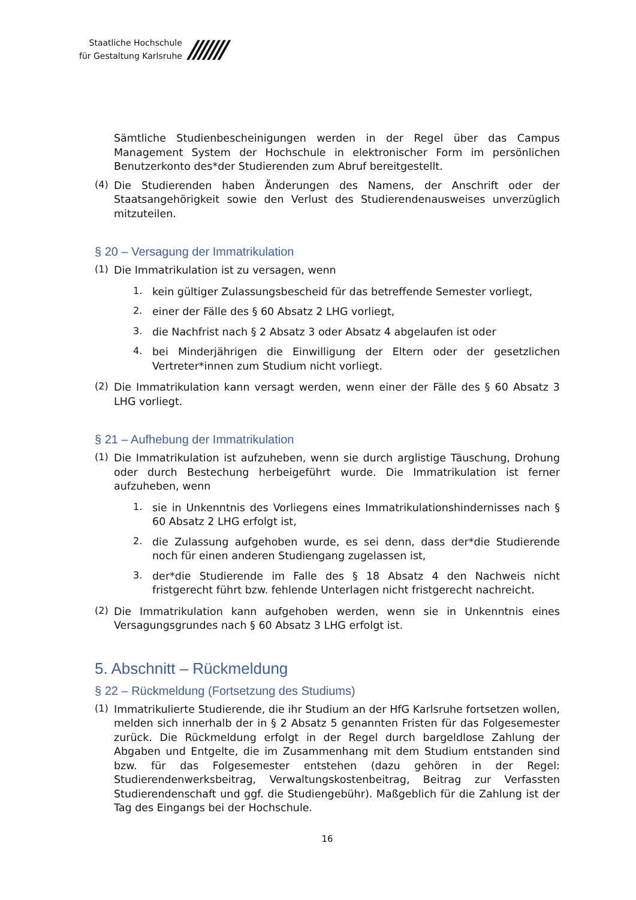Staatliche Hochschule
für Gestaltung Karlsruhe
///////
Sämtliche Studienbescheinigungen werden in der Regel über das Campus Management System der Hochschule in elektronischer Form im persönlichen Benutzerkonto des*der Studierenden zum Abruf bereitgestellt.
(4)
Die Studierenden haben Änderungen des Namens, der Anschrift oder der Staatsangehörigkeit sowie den Verlust des Studierendenausweises unverzüglich mitzuteilen.
§ 20 – Versagung der Immatrikulation
(1)
Die Immatrikulation ist zu versagen, wenn
1.
kein gültiger Zulassungsbescheid für das betreffende Semester vorliegt,
2.
einer der Fälle des § 60 Absatz 2 LHG vorliegt,
3.
die Nachfrist nach § 2 Absatz 3 oder Absatz 4 abgelaufen ist oder
4.
bei Minderjährigen die Einwilligung der Eltern oder der gesetzlichen Vertreter*innen zum Studium nicht vorliegt.
(2)
Die Immatrikulation kann versagt werden, wenn einer der Fälle des § 60 Absatz 3 LHG vorliegt.
§ 21 – Aufhebung der Immatrikulation
(1)
Die Immatrikulation ist aufzuheben, wenn sie durch arglistige Täuschung, Drohung oder durch Bestechung herbeigeführt wurde. Die Immatrikulation ist ferner aufzuheben, wenn
1.
sie in Unkenntnis des Vorliegens eines Immatrikulationshindernisses nach § 60 Absatz 2 LHG erfolgt ist,
2.
die Zulassung aufgehoben wurde, es sei denn, dass der*die Studierende noch für einen anderen Studiengang zugelassen ist,
3.
der*die Studierende im Falle des § 18 Absatz 4 den Nachweis nicht fristgerecht führt bzw. fehlende Unterlagen nicht fristgerecht nachreicht.
(2)
Die Immatrikulation kann aufgehoben werden, wenn sie in Unkenntnis eines Versagungsgrundes nach § 60 Absatz 3 LHG erfolgt ist.
5. Abschnitt – Rückmeldung
§ 22 – Rückmeldung (Fortsetzung des Studiums)
(1)
Immatrikulierte Studierende, die ihr Studium an der HfG Karlsruhe fortsetzen wollen, melden sich innerhalb der in § 2 Absatz 5 genannten Fristen für das Folgesemester zurück. Die Rückmeldung erfolgt in der Regel durch bargeldlose Zahlung der Abgaben und Entgelte, die im Zusammenhang mit dem Studium entstanden sind bzw. für das Folgesemester entstehen (dazu gehören in der Regel: Studierendenwerksbeitrag, Verwaltungskostenbeitrag, Beitrag zur Verfassten Studierendenschaft und ggf. die Studiengebühr). Maßgeblich für die Zahlung ist der Tag des Eingangs bei der Hochschule.
16